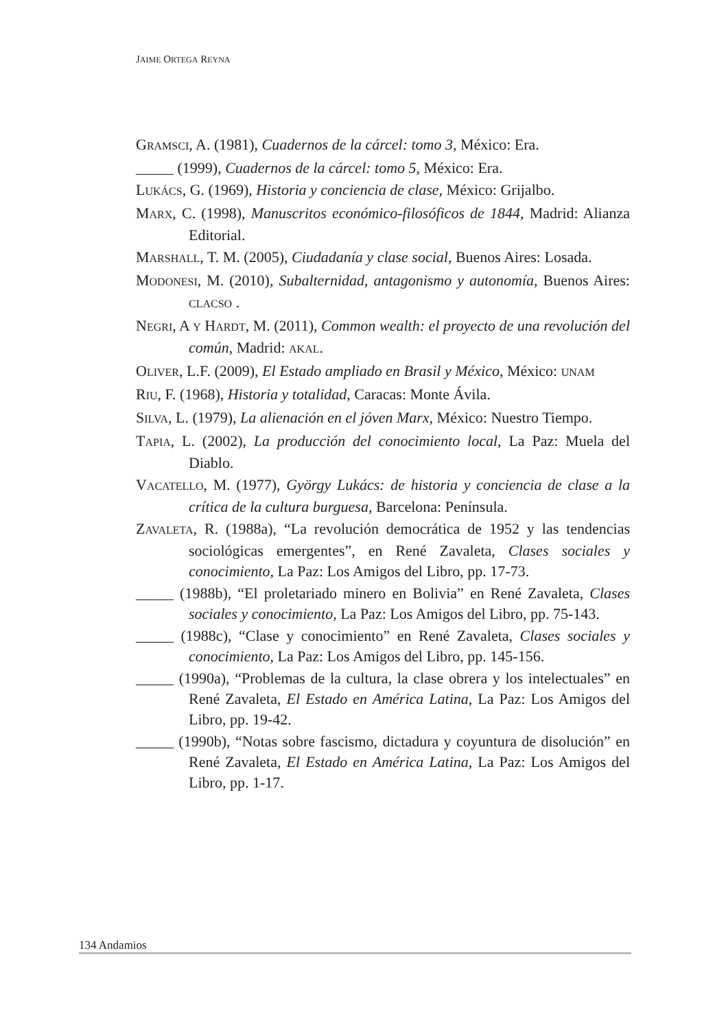JAIME ORTEGA REYNA
GRAMSCI, A. (1981), Cuadernos de la cárcel: tomo 3, México: Era.
_____ (1999), Cuadernos de la cárcel: tomo 5, México: Era.
LUKÁCS, G. (1969), Historia y conciencia de clase, México: Grijalbo.
MARX, C. (1998), Manuscritos económico-filosóficos de 1844, Madrid: Alianza Editorial.
MARSHALL, T. M. (2005), Ciudadanía y clase social, Buenos Aires: Losada.
MODONESI, M. (2010), Subalternidad, antagonismo y autonomía, Buenos Aires: CLACSO .
NEGRI, A Y HARDT, M. (2011), Common wealth: el proyecto de una revolución del común, Madrid: AKAL.
OLIVER, L.F. (2009), El Estado ampliado en Brasil y México, México: UNAM
RIU, F. (1968), Historia y totalidad, Caracas: Monte Ávila.
SILVA, L. (1979), La alienación en el jóven Marx, México: Nuestro Tiempo.
TAPIA, L. (2002), La producción del conocimiento local, La Paz: Muela del Diablo.
VACATELLO, M. (1977), György Lukács: de historia y conciencia de clase a la crítica de la cultura burguesa, Barcelona: Península.
ZAVALETA, R. (1988a), “La revolución democrática de 1952 y las tendencias sociológicas emergentes”, en René Zavaleta, Clases sociales y conocimiento, La Paz: Los Amigos del Libro, pp. 17-73.
_____ (1988b), “El proletariado minero en Bolivia” en René Zavaleta, Clases sociales y conocimiento, La Paz: Los Amigos del Libro, pp. 75-143.
_____ (1988c), “Clase y conocimiento” en René Zavaleta, Clases sociales y conocimiento, La Paz: Los Amigos del Libro, pp. 145-156.
_____ (1990a), “Problemas de la cultura, la clase obrera y los intelectuales” en René Zavaleta, El Estado en América Latina, La Paz: Los Amigos del Libro, pp. 19-42.
_____ (1990b), “Notas sobre fascismo, dictadura y coyuntura de disolución” en René Zavaleta, El Estado en América Latina, La Paz: Los Amigos del Libro, pp. 1-17.
134 Andamios